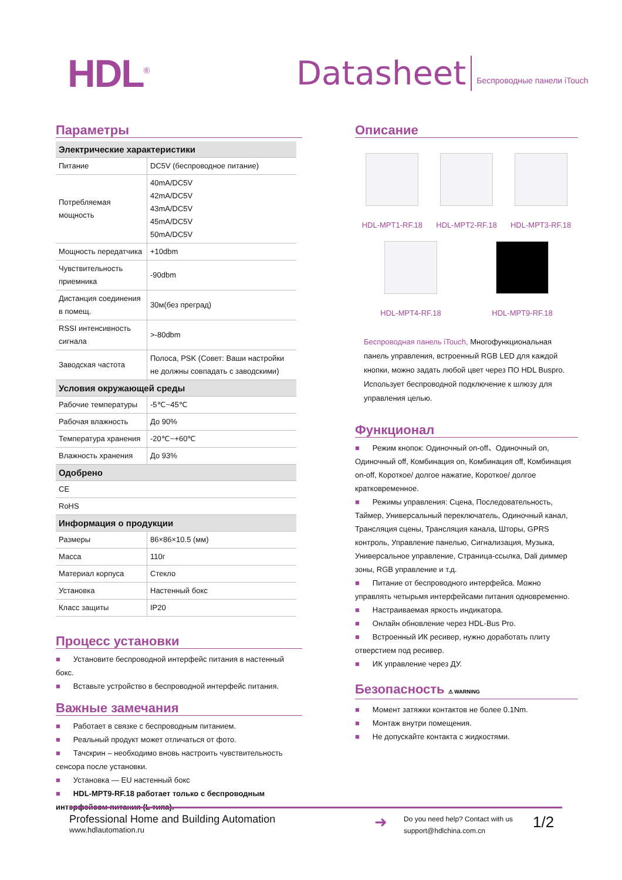HDL<sup>®</sup>
Datasheet
Беспроводные панели iTouch
Параметры
| Электрические характеристики | |
| --- | --- |
| Питание | DC5V (беспроводное питание) |
| Потребляемая мощность | 40mA/DC5V 42mA/DC5V 43mA/DC5V 45mA/DC5V 50mA/DC5V |
| Мощность передатчика | +10dbm |
| Чувствительность приемника | -90dbm |
| Дистанция соединения в помещ. | 30м(без преград) |
| RSSI интенсивность сигнала | >-80dbm |
| Заводская частота | Полоса, PSK (Совет: Ваши настройки не должны совпадать с заводскими) |
| Условия окружающей среды | |
| Рабочие температуры | -5℃~45℃ |
| Рабочая влажность | До 90% |
| Температура хранения | -20℃~+60℃ |
| Влажность хранения | До 93% |
| Одобрено | |
| CE | |
| RoHS | |
| Информация о продукции | |
| Размеры | 86×86×10.5 (мм) |
| Масса | 110г |
| Материал корпуса | Стекло |
| Установка | Настенный бокс |
| Класс защиты | IP20 |
Процесс установки
■ Установите беспроводной интерфейс питания в настенный бокс.
■ Вставьте устройство в беспроводной интерфейс питания.
Важные замечания
■ Работает в связке с беспроводным питанием.
■ Реальный продукт может отличаться от фото.
■ Тачскрин – необходимо вновь настроить чувствительность сенсора после установки.
■ Установка — EU настенный бокс
■ HDL-MPT9-RF.18 работает только с беспроводным интерфейсом питания (L типа).
Описание
HDL-MPT1-RF.18
HDL-MPT2-RF.18
HDL-MPT3-RF.18
HDL-MPT4-RF.18
HDL-MPT9-RF.18
Беспроводная панель iTouch, Многофункциональная панель управления, встроенный RGB LED для каждой кнопки, можно задать любой цвет через ПО HDL Buspro. Использует беспроводной подключение к шлюзу для управления целью.
Функционал
■ Режим кнопок: Одиночный on-off、Одиночный on, Одиночный off, Комбинация on, Комбинация off, Комбинация on-off, Короткое/ долгое нажатие, Короткое/ долгое кратковременное.
■ Режимы управления: Сцена, Последовательность, Таймер, Универсальный переключатель, Одиночный канал, Трансляция сцены, Трансляция канала, Шторы, GPRS контроль, Управление панелью, Сигнализация, Музыка, Универсальное управление, Страница-ссылка, Dali диммер зоны, RGB управление и т.д.
■ Питание от беспроводного интерфейса. Можно управлять четырьмя интерфейсами питания одновременно.
■ Настраиваемая яркость индикатора.
■ Онлайн обновление через HDL-Bus Pro.
■ Встроенный ИК ресивер, нужно доработать плиту отверстием под ресивер.
■ ИК управление через ДУ.
Безопасность ⚠ WARNING
■ Момент затяжки контактов не более 0.1Nm.
■ Монтаж внутри помещения.
■ Не допускайте контакта с жидкостями.
Professional Home and Building Automation
www.hdlautomation.ru
➜
Do you need help? Contact with us
support@hdlchina.com.cn
1/2